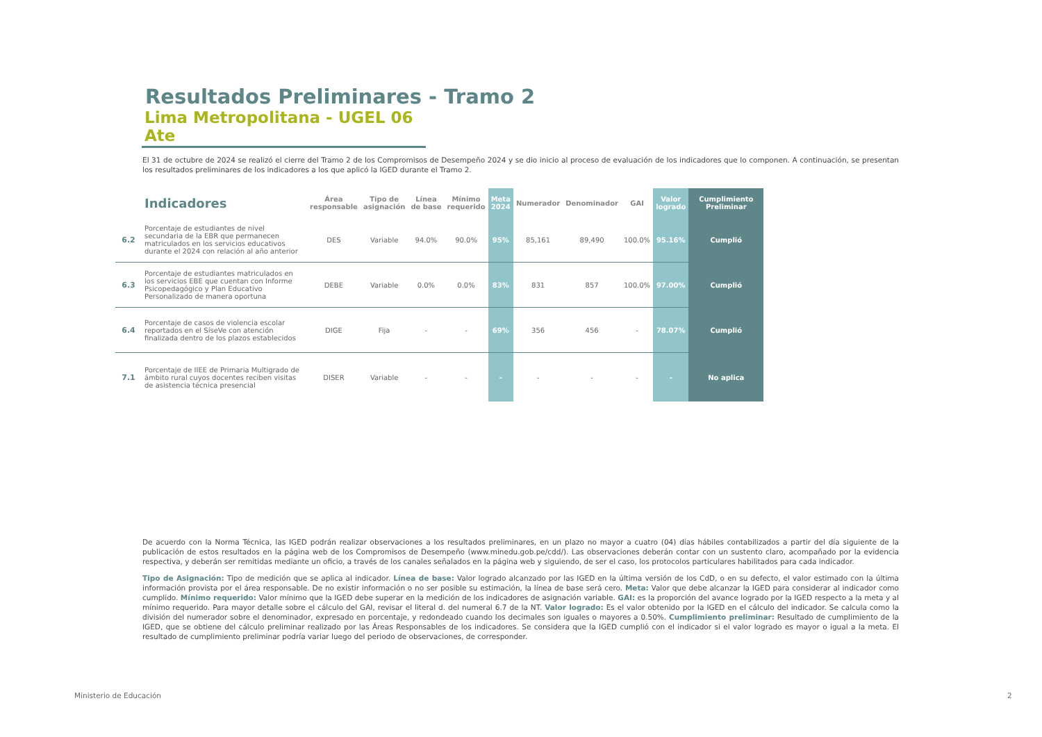Resultados Preliminares - Tramo 2
Lima Metropolitana - UGEL 06 Ate
El 31 de octubre de 2024 se realizó el cierre del Tramo 2 de los Compromisos de Desempeño 2024 y se dio inicio al proceso de evaluación de los indicadores que lo componen. A continuación, se presentan los resultados preliminares de los indicadores a los que aplicó la IGED durante el Tramo 2.
| | Indicadores | Área responsable | Tipo de asignación | Línea de base | Mínimo requerido | Meta 2024 | Numerador | Denominador | GAI | Valor logrado | Cumplimiento Preliminar |
| --- | --- | --- | --- | --- | --- | --- | --- | --- | --- | --- | --- |
| 6.2 | Porcentaje de estudiantes de nivel secundaria de la EBR que permanecen matriculados en los servicios educativos durante el 2024 con relación al año anterior | DES | Variable | 94.0% | 90.0% | 95% | 85,161 | 89,490 | 100.0% | 95.16% | Cumplió |
| 6.3 | Porcentaje de estudiantes matriculados en los servicios EBE que cuentan con Informe Psicopedagógico y Plan Educativo Personalizado de manera oportuna | DEBE | Variable | 0.0% | 0.0% | 83% | 831 | 857 | 100.0% | 97.00% | Cumplió |
| 6.4 | Porcentaje de casos de violencia escolar reportados en el SíseVe con atención finalizada dentro de los plazos establecidos | DIGE | Fija | - | - | 69% | 356 | 456 | - | 78.07% | Cumplió |
| 7.1 | Porcentaje de IIEE de Primaria Multigrado de ámbito rural cuyos docentes reciben visitas de asistencia técnica presencial | DISER | Variable | - | - | - | - | - | - | - | No aplica |
De acuerdo con la Norma Técnica, las IGED podrán realizar observaciones a los resultados preliminares, en un plazo no mayor a cuatro (04) días hábiles contabilizados a partir del día siguiente de la publicación de estos resultados en la página web de los Compromisos de Desempeño (www.minedu.gob.pe/cdd/). Las observaciones deberán contar con un sustento claro, acompañado por la evidencia respectiva, y deberán ser remitidas mediante un oficio, a través de los canales señalados en la página web y siguiendo, de ser el caso, los protocolos particulares habilitados para cada indicador.
Tipo de Asignación: Tipo de medición que se aplica al indicador. Línea de base: Valor logrado alcanzado por las IGED en la última versión de los CdD, o en su defecto, el valor estimado con la última información provista por el área responsable. De no existir información o no ser posible su estimación, la línea de base será cero. Meta: Valor que debe alcanzar la IGED para considerar al indicador como cumplido. Mínimo requerido: Valor mínimo que la IGED debe superar en la medición de los indicadores de asignación variable. GAI: es la proporción del avance logrado por la IGED respecto a la meta y al mínimo requerido. Para mayor detalle sobre el cálculo del GAI, revisar el literal d. del numeral 6.7 de la NT. Valor logrado: Es el valor obtenido por la IGED en el cálculo del indicador. Se calcula como la división del numerador sobre el denominador, expresado en porcentaje, y redondeado cuando los decimales son iguales o mayores a 0.50%. Cumplimiento preliminar: Resultado de cumplimiento de la IGED, que se obtiene del cálculo preliminar realizado por las Áreas Responsables de los indicadores. Se considera que la IGED cumplió con el indicador si el valor logrado es mayor o igual a la meta. El resultado de cumplimiento preliminar podría variar luego del periodo de observaciones, de corresponder.
Ministerio de Educación 2